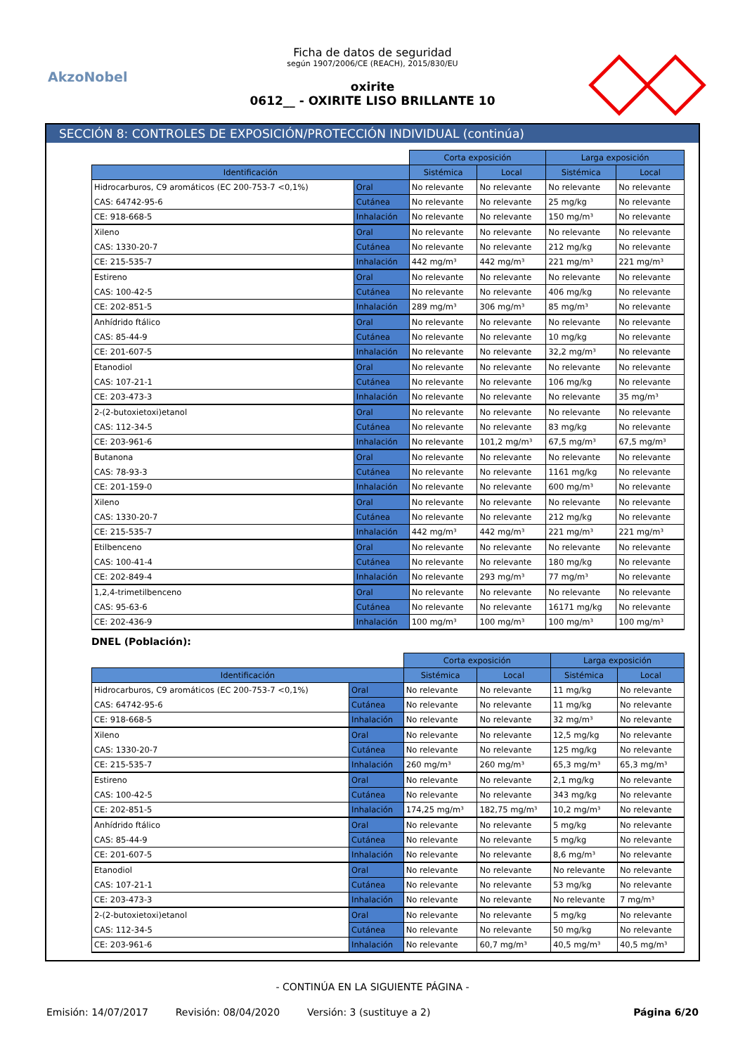AkzoNobel
Ficha de datos de seguridad
según 1907/2006/CE (REACH), 2015/830/EU
oxirite
0612__ - OXIRITE LISO BRILLANTE 10
SECCIÓN 8: CONTROLES DE EXPOSICIÓN/PROTECCIÓN INDIVIDUAL (continúa)
| | | Corta exposición | | Larga exposición | |
| Identificación | | Sistémica | Local | Sistémica | Local |
| Hidrocarburos, C9 aromáticos (EC 200-753-7 <0,1%) | Oral | No relevante | No relevante | No relevante | No relevante |
| CAS: 64742-95-6 | Cutánea | No relevante | No relevante | 25 mg/kg | No relevante |
| CE: 918-668-5 | Inhalación | No relevante | No relevante | 150 mg/m³ | No relevante |
| Xileno | Oral | No relevante | No relevante | No relevante | No relevante |
| CAS: 1330-20-7 | Cutánea | No relevante | No relevante | 212 mg/kg | No relevante |
| CE: 215-535-7 | Inhalación | 442 mg/m³ | 442 mg/m³ | 221 mg/m³ | 221 mg/m³ |
| Estireno | Oral | No relevante | No relevante | No relevante | No relevante |
| CAS: 100-42-5 | Cutánea | No relevante | No relevante | 406 mg/kg | No relevante |
| CE: 202-851-5 | Inhalación | 289 mg/m³ | 306 mg/m³ | 85 mg/m³ | No relevante |
| Anhídrido ftálico | Oral | No relevante | No relevante | No relevante | No relevante |
| CAS: 85-44-9 | Cutánea | No relevante | No relevante | 10 mg/kg | No relevante |
| CE: 201-607-5 | Inhalación | No relevante | No relevante | 32,2 mg/m³ | No relevante |
| Etanodiol | Oral | No relevante | No relevante | No relevante | No relevante |
| CAS: 107-21-1 | Cutánea | No relevante | No relevante | 106 mg/kg | No relevante |
| CE: 203-473-3 | Inhalación | No relevante | No relevante | No relevante | 35 mg/m³ |
| 2-(2-butoxietoxi)etanol | Oral | No relevante | No relevante | No relevante | No relevante |
| CAS: 112-34-5 | Cutánea | No relevante | No relevante | 83 mg/kg | No relevante |
| CE: 203-961-6 | Inhalación | No relevante | 101,2 mg/m³ | 67,5 mg/m³ | 67,5 mg/m³ |
| Butanona | Oral | No relevante | No relevante | No relevante | No relevante |
| CAS: 78-93-3 | Cutánea | No relevante | No relevante | 1161 mg/kg | No relevante |
| CE: 201-159-0 | Inhalación | No relevante | No relevante | 600 mg/m³ | No relevante |
| Xileno | Oral | No relevante | No relevante | No relevante | No relevante |
| CAS: 1330-20-7 | Cutánea | No relevante | No relevante | 212 mg/kg | No relevante |
| CE: 215-535-7 | Inhalación | 442 mg/m³ | 442 mg/m³ | 221 mg/m³ | 221 mg/m³ |
| Etilbenceno | Oral | No relevante | No relevante | No relevante | No relevante |
| CAS: 100-41-4 | Cutánea | No relevante | No relevante | 180 mg/kg | No relevante |
| CE: 202-849-4 | Inhalación | No relevante | 293 mg/m³ | 77 mg/m³ | No relevante |
| 1,2,4-trimetilbenceno | Oral | No relevante | No relevante | No relevante | No relevante |
| CAS: 95-63-6 | Cutánea | No relevante | No relevante | 16171 mg/kg | No relevante |
| CE: 202-436-9 | Inhalación | 100 mg/m³ | 100 mg/m³ | 100 mg/m³ | 100 mg/m³ |
DNEL (Población):
| | | Corta exposición | | Larga exposición | |
| Identificación | | Sistémica | Local | Sistémica | Local |
| Hidrocarburos, C9 aromáticos (EC 200-753-7 <0,1%) | Oral | No relevante | No relevante | 11 mg/kg | No relevante |
| CAS: 64742-95-6 | Cutánea | No relevante | No relevante | 11 mg/kg | No relevante |
| CE: 918-668-5 | Inhalación | No relevante | No relevante | 32 mg/m³ | No relevante |
| Xileno | Oral | No relevante | No relevante | 12,5 mg/kg | No relevante |
| CAS: 1330-20-7 | Cutánea | No relevante | No relevante | 125 mg/kg | No relevante |
| CE: 215-535-7 | Inhalación | 260 mg/m³ | 260 mg/m³ | 65,3 mg/m³ | 65,3 mg/m³ |
| Estireno | Oral | No relevante | No relevante | 2,1 mg/kg | No relevante |
| CAS: 100-42-5 | Cutánea | No relevante | No relevante | 343 mg/kg | No relevante |
| CE: 202-851-5 | Inhalación | 174,25 mg/m³ | 182,75 mg/m³ | 10,2 mg/m³ | No relevante |
| Anhídrido ftálico | Oral | No relevante | No relevante | 5 mg/kg | No relevante |
| CAS: 85-44-9 | Cutánea | No relevante | No relevante | 5 mg/kg | No relevante |
| CE: 201-607-5 | Inhalación | No relevante | No relevante | 8,6 mg/m³ | No relevante |
| Etanodiol | Oral | No relevante | No relevante | No relevante | No relevante |
| CAS: 107-21-1 | Cutánea | No relevante | No relevante | 53 mg/kg | No relevante |
| CE: 203-473-3 | Inhalación | No relevante | No relevante | No relevante | 7 mg/m³ |
| 2-(2-butoxietoxi)etanol | Oral | No relevante | No relevante | 5 mg/kg | No relevante |
| CAS: 112-34-5 | Cutánea | No relevante | No relevante | 50 mg/kg | No relevante |
| CE: 203-961-6 | Inhalación | No relevante | 60,7 mg/m³ | 40,5 mg/m³ | 40,5 mg/m³ |
- CONTINÚA EN LA SIGUIENTE PÁGINA -
Emisión: 14/07/2017 Revisión: 08/04/2020 Versión: 3 (sustituye a 2) Página 6/20